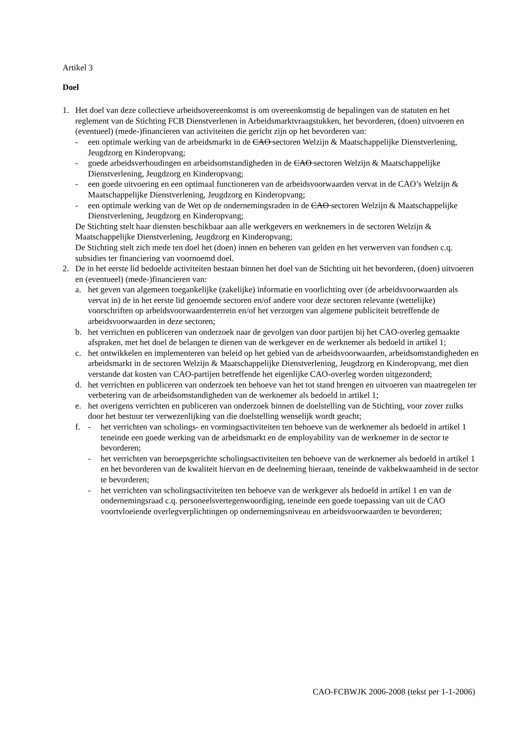Artikel 3
Doel
1. Het doel van deze collectieve arbeidsovereenkomst is om overeenkomstig de bepalingen van de statuten en het reglement van de Stichting FCB Dienstverlenen in Arbeidsmarktvraagstukken, het bevorderen, (doen) uitvoeren en (eventueel) (mede-)financieren van activiteiten die gericht zijn op het bevorderen van:
- een optimale werking van de arbeidsmarkt in de CAO sectoren Welzijn & Maatschappelijke Dienstverlening, Jeugdzorg en Kinderopvang;
- goede arbeidsverhoudingen en arbeidsomstandigheden in de CAO sectoren Welzijn & Maatschappelijke Dienstverlening, Jeugdzorg en Kinderopvang;
- een goede uitvoering en een optimaal functioneren van de arbeidsvoorwaarden vervat in de CAO’s Welzijn & Maatschappelijke Dienstverlening, Jeugdzorg en Kinderopvang;
- een optimale werking van de Wet op de ondernemingsraden in de CAO sectoren Welzijn & Maatschappelijke Dienstverlening, Jeugdzorg en Kinderopvang;
De Stichting stelt haar diensten beschikbaar aan alle werkgevers en werknemers in de sectoren Welzijn & Maatschappelijke Dienstverlening, Jeugdzorg en Kinderopvang;
De Stichting stelt zich mede ten doel het (doen) innen en beheren van gelden en het verwerven van fondsen c.q. subsidies ter financiering van voornoemd doel.
2. De in het eerste lid bedoelde activiteiten bestaan binnen het doel van de Stichting uit het bevorderen, (doen) uitvoeren en (eventueel) (mede-)financieren van:
a. het geven van algemeen toegankelijke (zakelijke) informatie en voorlichting over (de arbeidsvoorwaarden als vervat in) de in het eerste lid genoemde sectoren en/of andere voor deze sectoren relevante (wettelijke) voorschriften op arbeidsvoorwaardenterrein en/of het verzorgen van algemene publiciteit betreffende de arbeidsvoorwaarden in deze sectoren;
b. het verrichten en publiceren van onderzoek naar de gevolgen van door partijen bij het CAO-overleg gemaakte afspraken, met het doel de belangen te dienen van de werkgever en de werknemer als bedoeld in artikel 1;
c. het ontwikkelen en implementeren van beleid op het gebied van de arbeidsvoorwaarden, arbeidsomstandigheden en arbeidsmarkt in de sectoren Welzijn & Maatschappelijke Dienstverlening, Jeugdzorg en Kinderopvang, met dien verstande dat kosten van CAO-partijen betreffende het eigenlijke CAO-overleg worden uitgezonderd;
d. het verrichten en publiceren van onderzoek ten behoeve van het tot stand brengen en uitvoeren van maatregelen ter verbetering van de arbeidsomstandigheden van de werknemer als bedoeld in artikel 1;
e. het overigens verrichten en publiceren van onderzoek binnen de doelstelling van de Stichting, voor zover zulks door het bestuur ter verwezenlijking van die doelstelling wenselijk wordt geacht;
f. - het verrichten van scholings- en vormingsactiviteiten ten behoeve van de werknemer als bedoeld in artikel 1 teneinde een goede werking van de arbeidsmarkt en de employability van de werknemer in de sector te bevorderen;
- het verrichten van beroepsgerichte scholingsactiviteiten ten behoeve van de werknemer als bedoeld in artikel 1 en het bevorderen van de kwaliteit hiervan en de deelneming hieraan, teneinde de vakbekwaamheid in de sector te bevorderen;
- het verrichten van scholingsactiviteiten ten behoeve van de werkgever als bedoeld in artikel 1 en van de ondernemingsraad c.q. personeelsvertegenwoordiging, teneinde een goede toepassing van uit de CAO voortvloeiende overlegverplichtingen op ondernemingsniveau en arbeidsvoorwaarden te bevorderen;
CAO-FCBWJK 2006-2008 (tekst per 1-1-2006)